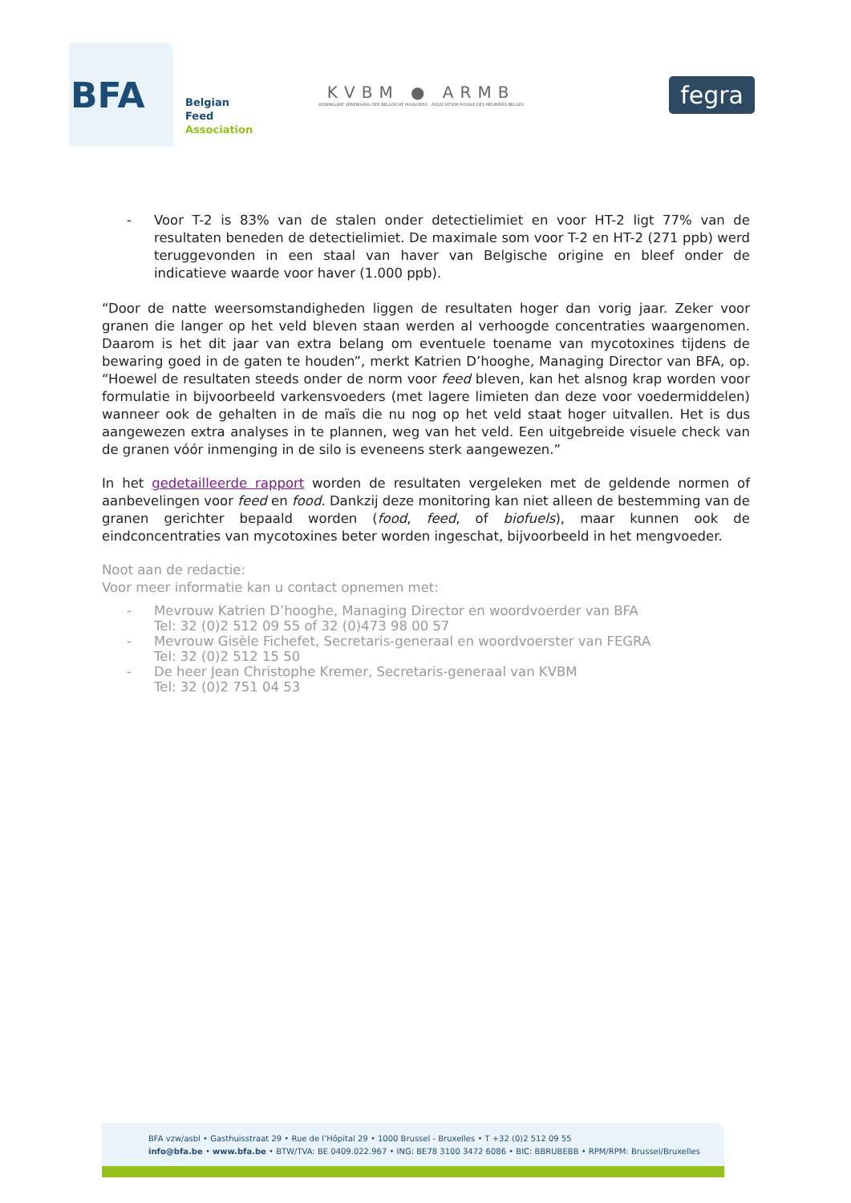BFA
Belgian
Feed
Association
KVBM ● ARMB
KONINKLIJKE VERENIGING DER BELGISCHE MAALDERS ASSOCIATION ROYALE DES MEUNIERS BELGES
fegra
- Voor T-2 is 83% van de stalen onder detectielimiet en voor HT-2 ligt 77% van de resultaten beneden de detectielimiet. De maximale som voor T-2 en HT-2 (271 ppb) werd teruggevonden in een staal van haver van Belgische origine en bleef onder de indicatieve waarde voor haver (1.000 ppb).
“Door de natte weersomstandigheden liggen de resultaten hoger dan vorig jaar. Zeker voor granen die langer op het veld bleven staan werden al verhoogde concentraties waargenomen. Daarom is het dit jaar van extra belang om eventuele toename van mycotoxines tijdens de bewaring goed in de gaten te houden”, merkt Katrien D’hooghe, Managing Director van BFA, op. “Hoewel de resultaten steeds onder de norm voor feed bleven, kan het alsnog krap worden voor formulatie in bijvoorbeeld varkensvoeders (met lagere limieten dan deze voor voedermiddelen) wanneer ook de gehalten in de maïs die nu nog op het veld staat hoger uitvallen. Het is dus aangewezen extra analyses in te plannen, weg van het veld. Een uitgebreide visuele check van de granen vóór inmenging in de silo is eveneens sterk aangewezen.”
In het gedetailleerde rapport worden de resultaten vergeleken met de geldende normen of aanbevelingen voor feed en food. Dankzij deze monitoring kan niet alleen de bestemming van de granen gerichter bepaald worden (food, feed, of biofuels), maar kunnen ook de eindconcentraties van mycotoxines beter worden ingeschat, bijvoorbeeld in het mengvoeder.
Noot aan de redactie:
Voor meer informatie kan u contact opnemen met:
- Mevrouw Katrien D’hooghe, Managing Director en woordvoerder van BFA
Tel: 32 (0)2 512 09 55 of 32 (0)473 98 00 57
- Mevrouw Gisèle Fichefet, Secretaris-generaal en woordvoerster van FEGRA
Tel: 32 (0)2 512 15 50
- De heer Jean Christophe Kremer, Secretaris-generaal van KVBM
Tel: 32 (0)2 751 04 53
BFA vzw/asbl • Gasthuisstraat 29 • Rue de l’Hôpital 29 • 1000 Brussel - Bruxelles • T +32 (0)2 512 09 55
info@bfa.be • www.bfa.be • BTW/TVA: BE 0409.022.967 • ING: BE78 3100 3472 6086 • BIC: BBRUBEBB • RPM/RPM: Brussel/Bruxelles